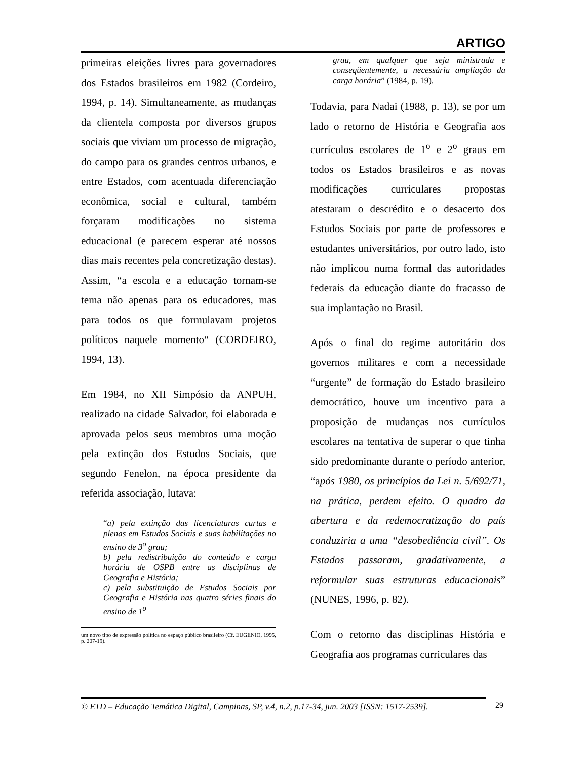ARTIGO
primeiras eleições livres para governadores dos Estados brasileiros em 1982 (Cordeiro, 1994, p. 14). Simultaneamente, as mudanças da clientela composta por diversos grupos sociais que viviam um processo de migração, do campo para os grandes centros urbanos, e entre Estados, com acentuada diferenciação econômica, social e cultural, também forçaram modificações no sistema educacional (e parecem esperar até nossos dias mais recentes pela concretização destas). Assim, “a escola e a educação tornam-se tema não apenas para os educadores, mas para todos os que formulavam projetos políticos naquele momento“ (CORDEIRO, 1994, 13).
Em 1984, no XII Simpósio da ANPUH, realizado na cidade Salvador, foi elaborada e aprovada pelos seus membros uma moção pela extinção dos Estudos Sociais, que segundo Fenelon, na época presidente da referida associação, lutava:
“a) pela extinção das licenciaturas curtas e plenas em Estudos Sociais e suas habilitações no ensino de 3<sup>o</sup> grau;
b) pela redistribuição do conteúdo e carga horária de OSPB entre as disciplinas de Geografia e História;
c) pela substituição de Estudos Sociais por Geografia e História nas quatro séries finais do ensino de 1<sup>o</sup>
um novo tipo de expressão política no espaço público brasileiro (Cf. EUGENIO, 1995, p. 207-19).
grau, em qualquer que seja ministrada e conseqüentemente, a necessária ampliação da carga horária” (1984, p. 19).
Todavia, para Nadai (1988, p. 13), se por um lado o retorno de História e Geografia aos currículos escolares de 1<sup>o</sup> e 2<sup>o</sup> graus em todos os Estados brasileiros e as novas modificações curriculares propostas atestaram o descrédito e o desacerto dos Estudos Sociais por parte de professores e estudantes universitários, por outro lado, isto não implicou numa formal das autoridades federais da educação diante do fracasso de sua implantação no Brasil.
Após o final do regime autoritário dos governos militares e com a necessidade “urgente” de formação do Estado brasileiro democrático, houve um incentivo para a proposição de mudanças nos currículos escolares na tentativa de superar o que tinha sido predominante durante o período anterior, “após 1980, os princípios da Lei n. 5/692/71, na prática, perdem efeito. O quadro da abertura e da redemocratização do país conduziria a uma “desobediência civil”. Os Estados passaram, gradativamente, a reformular suas estruturas educacionais” (NUNES, 1996, p. 82).
Com o retorno das disciplinas História e Geografia aos programas curriculares das
© ETD – Educação Temática Digital, Campinas, SP, v.4, n.2, p.17-34, jun. 2003 [ISSN: 1517-2539].
29